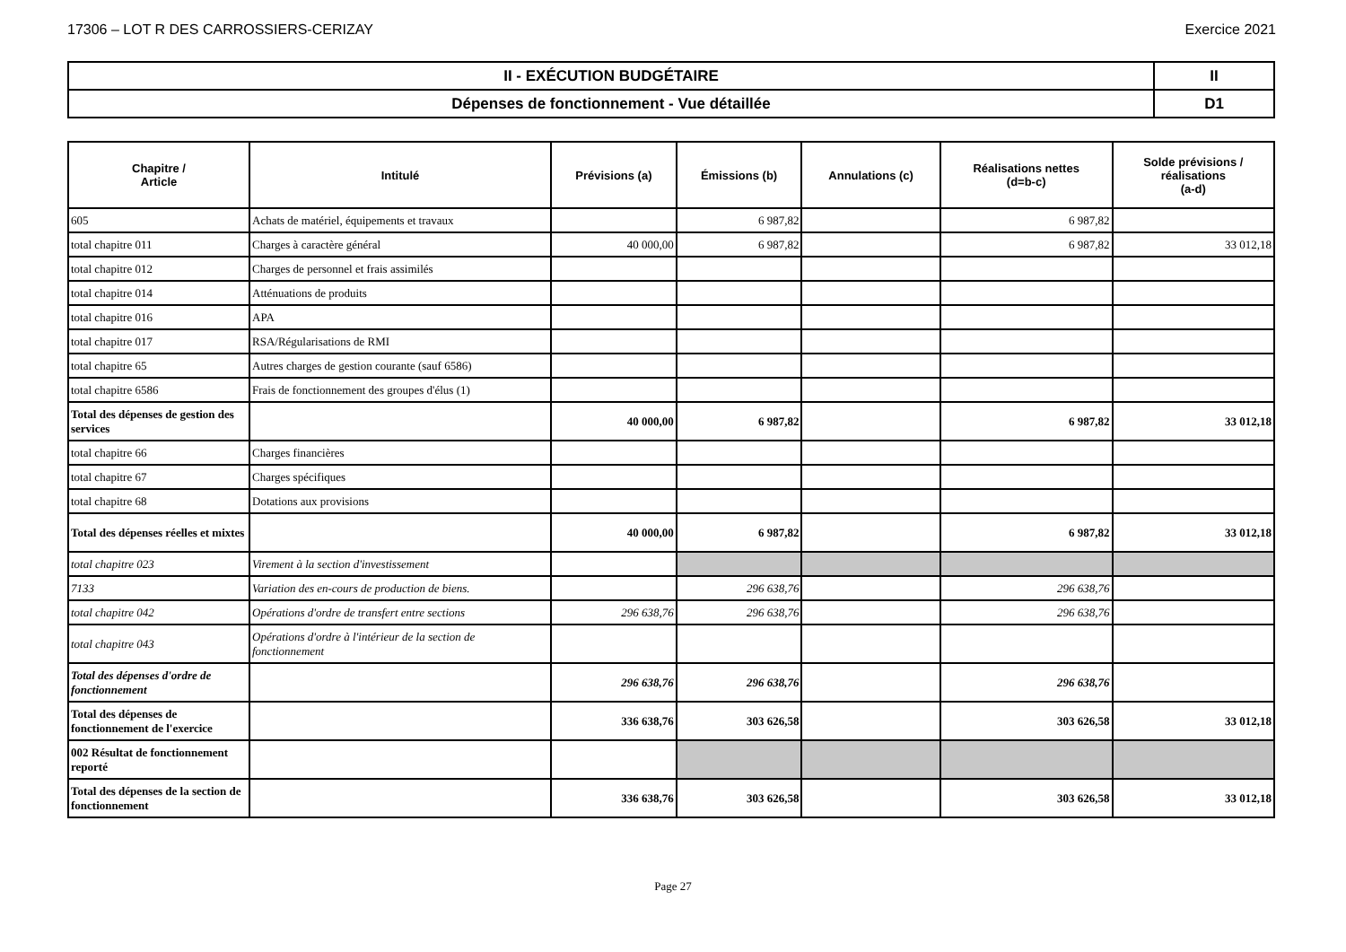17306 – LOT R DES CARROSSIERS-CERIZAY Exercice 2021
| II - EXÉCUTION BUDGÉTAIRE | II |
| Dépenses de fonctionnement - Vue détaillée | D1 |
| Chapitre / Article | Intitulé | Prévisions (a) | Émissions (b) | Annulations (c) | Réalisations nettes (d=b-c) | Solde prévisions / réalisations (a-d) |
| --- | --- | --- | --- | --- | --- | --- |
| 605 | Achats de matériel, équipements et travaux | | 6 987,82 | | 6 987,82 | |
| total chapitre 011 | Charges à caractère général | 40 000,00 | 6 987,82 | | 6 987,82 | 33 012,18 |
| total chapitre 012 | Charges de personnel et frais assimilés | | | | | |
| total chapitre 014 | Atténuations de produits | | | | | |
| total chapitre 016 | APA | | | | | |
| total chapitre 017 | RSA/Régularisations de RMI | | | | | |
| total chapitre 65 | Autres charges de gestion courante (sauf 6586) | | | | | |
| total chapitre 6586 | Frais de fonctionnement des groupes d'élus (1) | | | | | |
| Total des dépenses de gestion des services | | 40 000,00 | 6 987,82 | | 6 987,82 | 33 012,18 |
| total chapitre 66 | Charges financières | | | | | |
| total chapitre 67 | Charges spécifiques | | | | | |
| total chapitre 68 | Dotations aux provisions | | | | | |
| Total des dépenses réelles et mixtes | | 40 000,00 | 6 987,82 | | 6 987,82 | 33 012,18 |
| total chapitre 023 | Virement à la section d'investissement | | | | | |
| 7133 | Variation des en-cours de production de biens. | | 296 638,76 | | 296 638,76 | |
| total chapitre 042 | Opérations d'ordre de transfert entre sections | 296 638,76 | 296 638,76 | | 296 638,76 | |
| total chapitre 043 | Opérations d'ordre à l'intérieur de la section de fonctionnement | | | | | |
| Total des dépenses d'ordre de fonctionnement | | 296 638,76 | 296 638,76 | | 296 638,76 | |
| Total des dépenses de fonctionnement de l'exercice | | 336 638,76 | 303 626,58 | | 303 626,58 | 33 012,18 |
| 002 Résultat de fonctionnement reporté | | | | | | |
| Total des dépenses de la section de fonctionnement | | 336 638,76 | 303 626,58 | | 303 626,58 | 33 012,18 |
Page 27